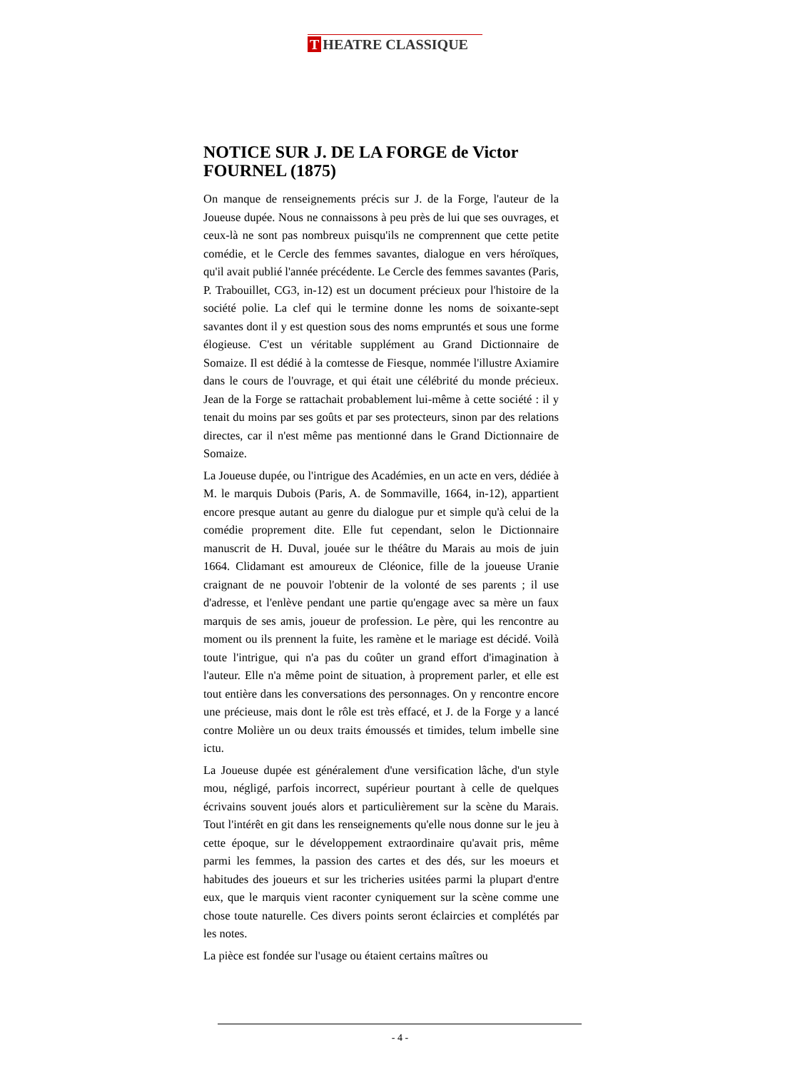T HEATRE CLASSIQUE
NOTICE SUR J. DE LA FORGE de Victor FOURNEL (1875)
On manque de renseignements précis sur J. de la Forge, l'auteur de la Joueuse dupée. Nous ne connaissons à peu près de lui que ses ouvrages, et ceux-là ne sont pas nombreux puisqu'ils ne comprennent que cette petite comédie, et le Cercle des femmes savantes, dialogue en vers héroïques, qu'il avait publié l'année précédente. Le Cercle des femmes savantes (Paris, P. Trabouillet, CG3, in-12) est un document précieux pour l'histoire de la société polie. La clef qui le termine donne les noms de soixante-sept savantes dont il y est question sous des noms empruntés et sous une forme élogieuse. C'est un véritable supplément au Grand Dictionnaire de Somaize. Il est dédié à la comtesse de Fiesque, nommée l'illustre Axiamire dans le cours de l'ouvrage, et qui était une célébrité du monde précieux. Jean de la Forge se rattachait probablement lui-même à cette société : il y tenait du moins par ses goûts et par ses protecteurs, sinon par des relations directes, car il n'est même pas mentionné dans le Grand Dictionnaire de Somaize.
La Joueuse dupée, ou l'intrigue des Académies, en un acte en vers, dédiée à M. le marquis Dubois (Paris, A. de Sommaville, 1664, in-12), appartient encore presque autant au genre du dialogue pur et simple qu'à celui de la comédie proprement dite. Elle fut cependant, selon le Dictionnaire manuscrit de H. Duval, jouée sur le théâtre du Marais au mois de juin 1664. Clidamant est amoureux de Cléonice, fille de la joueuse Uranie craignant de ne pouvoir l'obtenir de la volonté de ses parents ; il use d'adresse, et l'enlève pendant une partie qu'engage avec sa mère un faux marquis de ses amis, joueur de profession. Le père, qui les rencontre au moment ou ils prennent la fuite, les ramène et le mariage est décidé. Voilà toute l'intrigue, qui n'a pas du coûter un grand effort d'imagination à l'auteur. Elle n'a même point de situation, à proprement parler, et elle est tout entière dans les conversations des personnages. On y rencontre encore une précieuse, mais dont le rôle est très effacé, et J. de la Forge y a lancé contre Molière un ou deux traits émoussés et timides, telum imbelle sine ictu.
La Joueuse dupée est généralement d'une versification lâche, d'un style mou, négligé, parfois incorrect, supérieur pourtant à celle de quelques écrivains souvent joués alors et particulièrement sur la scène du Marais. Tout l'intérêt en git dans les renseignements qu'elle nous donne sur le jeu à cette époque, sur le développement extraordinaire qu'avait pris, même parmi les femmes, la passion des cartes et des dés, sur les moeurs et habitudes des joueurs et sur les tricheries usitées parmi la plupart d'entre eux, que le marquis vient raconter cyniquement sur la scène comme une chose toute naturelle. Ces divers points seront éclaircies et complétés par les notes.
La pièce est fondée sur l'usage ou étaient certains maîtres ou
- 4 -